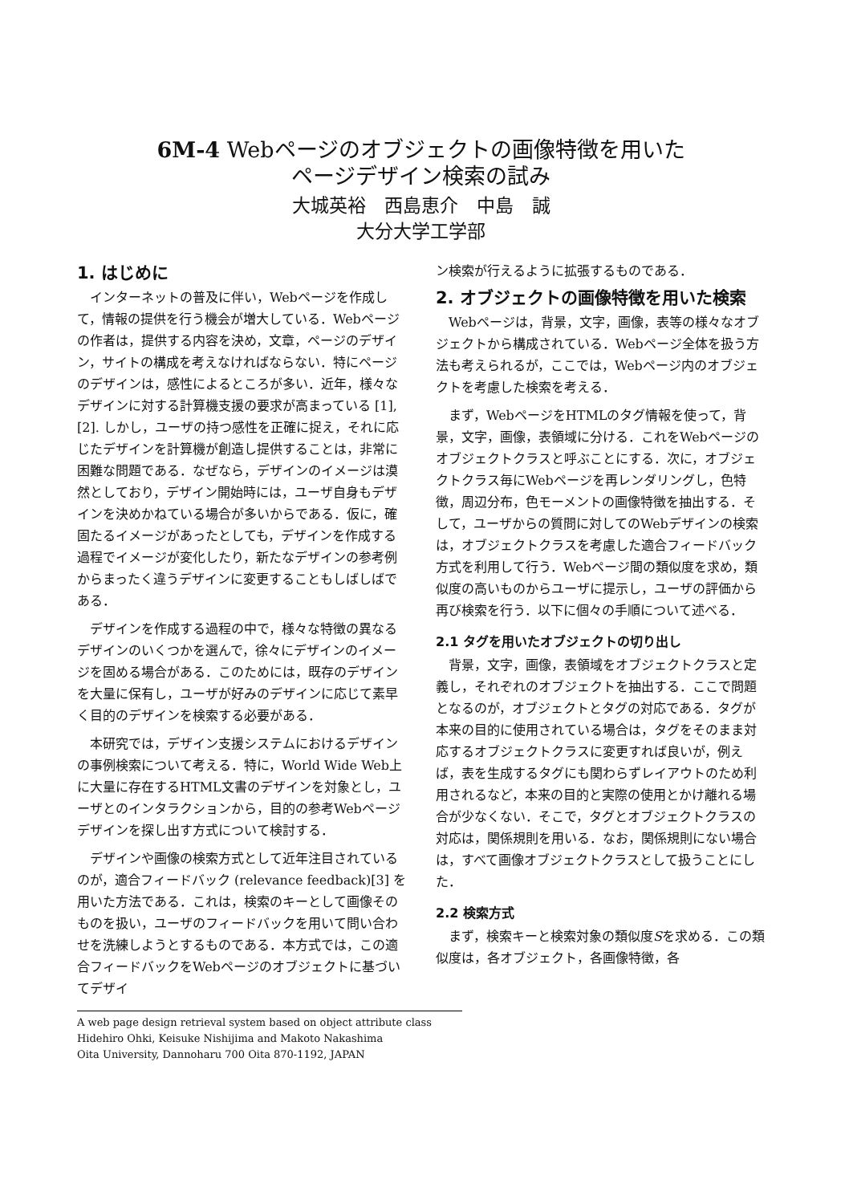6M-4 Webページのオブジェクトの画像特徴を用いた
ページデザイン検索の試み
大城英裕　西島恵介　中島　誠
大分大学工学部
1. はじめに
インターネットの普及に伴い，Webページを作成して，情報の提供を行う機会が増大している．Webページの作者は，提供する内容を決め，文章，ページのデザイン，サイトの構成を考えなければならない．特にページのデザインは，感性によるところが多い．近年，様々なデザインに対する計算機支援の要求が高まっている [1], [2]. しかし，ユーザの持つ感性を正確に捉え，それに応じたデザインを計算機が創造し提供することは，非常に困難な問題である．なぜなら，デザインのイメージは漠然としており，デザイン開始時には，ユーザ自身もデザインを決めかねている場合が多いからである．仮に，確固たるイメージがあったとしても，デザインを作成する過程でイメージが変化したり，新たなデザインの参考例からまったく違うデザインに変更することもしばしばである．
デザインを作成する過程の中で，様々な特徴の異なるデザインのいくつかを選んで，徐々にデザインのイメージを固める場合がある．このためには，既存のデザインを大量に保有し，ユーザが好みのデザインに応じて素早く目的のデザインを検索する必要がある．
本研究では，デザイン支援システムにおけるデザインの事例検索について考える．特に，World Wide Web上に大量に存在するHTML文書のデザインを対象とし，ユーザとのインタラクションから，目的の参考Webページデザインを探し出す方式について検討する．
デザインや画像の検索方式として近年注目されているのが，適合フィードバック (relevance feedback)[3] を用いた方法である．これは，検索のキーとして画像そのものを扱い，ユーザのフィードバックを用いて問い合わせを洗練しようとするものである．本方式では，この適合フィードバックをWebページのオブジェクトに基づいてデザイ
ン検索が行えるように拡張するものである．
2. オブジェクトの画像特徴を用いた検索
Webページは，背景，文字，画像，表等の様々なオブジェクトから構成されている．Webページ全体を扱う方法も考えられるが，ここでは，Webページ内のオブジェクトを考慮した検索を考える．
まず，WebページをHTMLのタグ情報を使って，背景，文字，画像，表領域に分ける．これをWebページのオブジェクトクラスと呼ぶことにする．次に，オブジェクトクラス毎にWebページを再レンダリングし，色特徴，周辺分布，色モーメントの画像特徴を抽出する．そして，ユーザからの質問に対してのWebデザインの検索は，オブジェクトクラスを考慮した適合フィードバック方式を利用して行う．Webページ間の類似度を求め，類似度の高いものからユーザに提示し，ユーザの評価から再び検索を行う．以下に個々の手順について述べる．
2.1 タグを用いたオブジェクトの切り出し
背景，文字，画像，表領域をオブジェクトクラスと定義し，それぞれのオブジェクトを抽出する．ここで問題となるのが，オブジェクトとタグの対応である．タグが本来の目的に使用されている場合は，タグをそのまま対応するオブジェクトクラスに変更すれば良いが，例えば，表を生成するタグにも関わらずレイアウトのため利用されるなど，本来の目的と実際の使用とかけ離れる場合が少なくない．そこで，タグとオブジェクトクラスの対応は，関係規則を用いる．なお，関係規則にない場合は，すべて画像オブジェクトクラスとして扱うことにした．
2.2 検索方式
まず，検索キーと検索対象の類似度Sを求める．この類似度は，各オブジェクト，各画像特徴，各
A web page design retrieval system based on object attribute class
Hidehiro Ohki, Keisuke Nishijima and Makoto Nakashima
Oita University, Dannoharu 700 Oita 870-1192, JAPAN